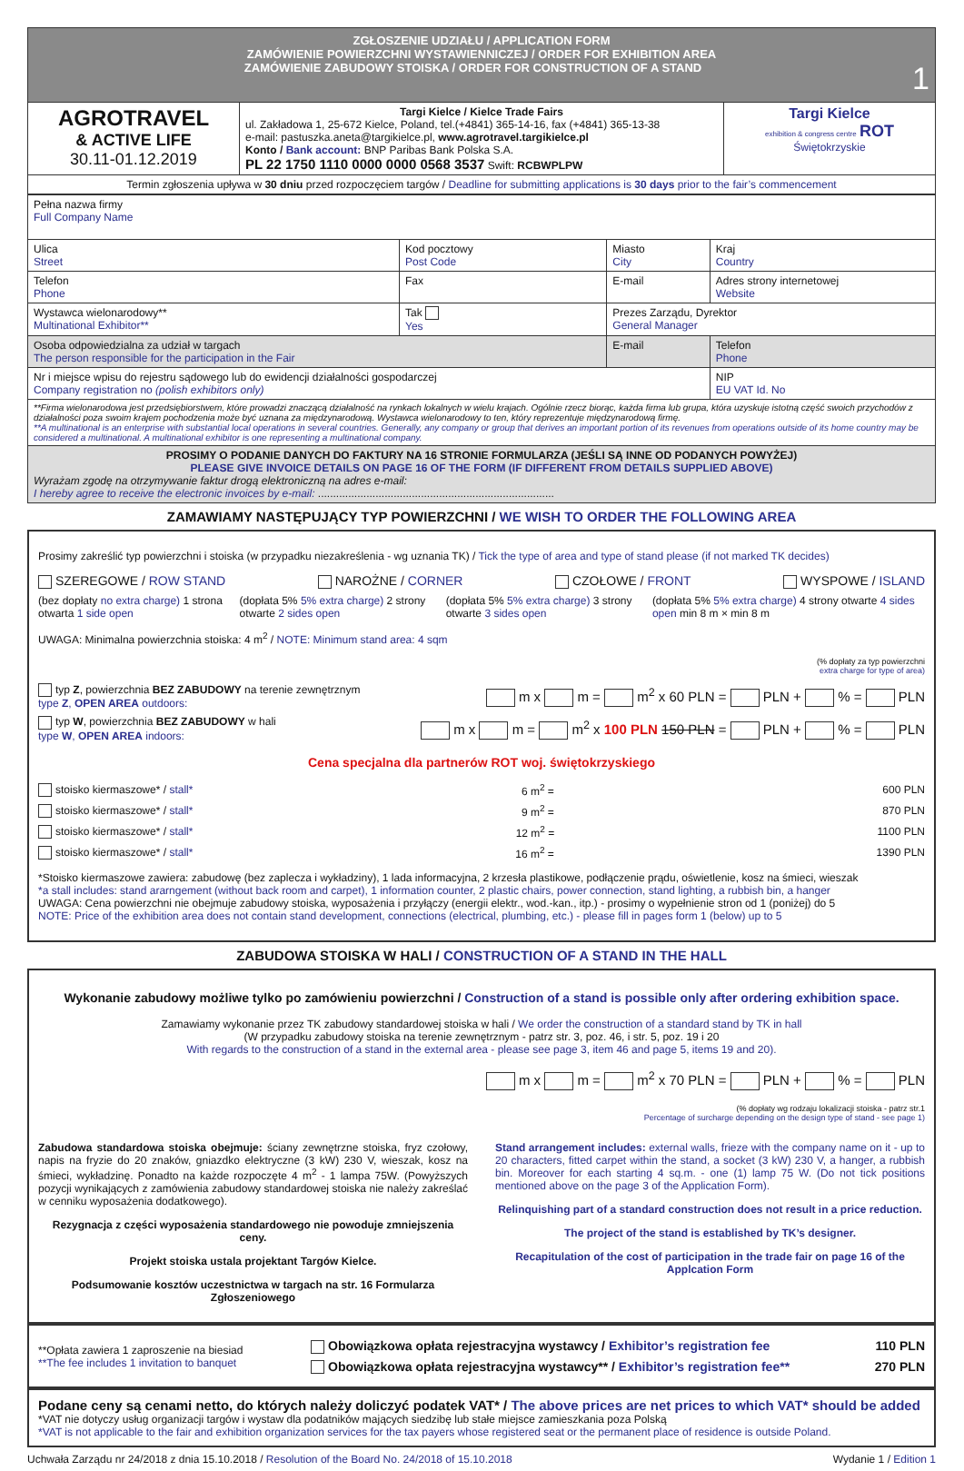| ZGŁOSZENIE UDZIAŁU / APPLICATION FORM ZAMÓWIENIE POWIERZCHNI WYSTAWIENNICZEJ / ORDER FOR EXHIBITION AREA ZAMÓWIENIE ZABUDOWY STOISKA / ORDER FOR CONSTRUCTION OF A STAND 1 | | |
| AGROTRAVEL & ACTIVE LIFE 30.11-01.12.2019 | Targi Kielce / Kielce Trade Fairs ul. Zakładowa 1, 25-672 Kielce, Poland, tel.(+4841) 365-14-16, fax (+4841) 365-13-38 e-mail: pastuszka.aneta@targikielce.pl, www.agrotravel.targikielce.pl Konto / Bank account: BNP Paribas Bank Polska S.A. PL 22 1750 1110 0000 0000 0568 3537 Swift: RCBWPLPW | Targi Kielce exhibition & congress centre ROT Świętokrzyskie |
| Termin zgłoszenia upływa w 30 dniu przed rozpoczęciem targów / Deadline for submitting applications is 30 days prior to the fair’s commencement | | |
| Pełna nazwa firmy Full Company Name | | | |
| Ulica Street | Kod pocztowy Post Code | Miasto City | Kraj Country |
| Telefon Phone | Fax | E-mail | Adres strony internetowej Website |
| Wystawca wielonarodowy** Multinational Exhibitor** | Tak Yes | Prezes Zarządu, Dyrektor General Manager | |
| Osoba odpowiedzialna za udział w targach The person responsible for the participation in the Fair | | E-mail | Telefon Phone |
| Nr i miejsce wpisu do rejestru sądowego lub do ewidencji działalności gospodarczej Company registration no (polish exhibitors only) | | | NIP EU VAT Id. No |
| **Firma wielonarodowa jest przedsiębiorstwem, które prowadzi znaczącą działalność na rynkach lokalnych w wielu krajach. Ogólnie rzecz biorąc, każda firma lub grupa, która uzyskuje istotną część swoich przychodów z działalności poza swoim krajem pochodzenia może być uznana za międzynarodową. Wystawca wielonarodowy to ten, który reprezentuje międzynarodową firmę. **A multinational is an enterprise with substantial local operations in several countries. Generally, any company or group that derives an important portion of its revenues from operations outside of its home country may be considered a multinational. A multinational exhibitor is one representing a multinational company. | | | |
| PROSIMY O PODANIE DANYCH DO FAKTURY NA 16 STRONIE FORMULARZA (JEŚLI SĄ INNE OD PODANYCH POWYŻEJ) PLEASE GIVE INVOICE DETAILS ON PAGE 16 OF THE FORM (IF DIFFERENT FROM DETAILS SUPPLIED ABOVE) Wyrażam zgodę na otrzymywanie faktur drogą elektroniczną na adres e-mail: I hereby agree to receive the electronic invoices by e-mail: .............................................................................. | | | |
ZAMAWIAMY NASTĘPUJĄCY TYP POWIERZCHNI / WE WISH TO ORDER THE FOLLOWING AREA
Prosimy zakreślić typ powierzchni i stoiska (w przypadku niezakreślenia - wg uznania TK) / Tick the type of area and type of stand please (if not marked TK decides)
SZEREGOWE / ROW STAND NAROŻNE / CORNER CZOŁOWE / FRONT WYSPOWE / ISLAND
(bez dopłaty no extra charge) 1 strona otwarta 1 side open (dopłata 5% 5% extra charge) 2 strony otwarte 2 sides open (dopłata 5% 5% extra charge) 3 strony otwarte 3 sides open (dopłata 5% 5% extra charge) 4 strony otwarte 4 sides open min 8 m × min 8 m
UWAGA: Minimalna powierzchnia stoiska: 4 m<sup>2</sup> / NOTE: Minimum stand area: 4 sqm
(% dopłaty za typ powierzchni
extra charge for type of area)
typ Z, powierzchnia BEZ ZABUDOWY na terenie zewnętrznym
type Z, OPEN AREA outdoors: m x m = m<sup>2</sup> x 60 PLN = PLN + % = PLN
typ W, powierzchnia BEZ ZABUDOWY w hali
type W, OPEN AREA indoors: m x m = m<sup>2</sup> x 100 PLN 150 PLN = PLN + % = PLN
Cena specjalna dla partnerów ROT woj. świętokrzyskiego
stoisko kiermaszowe* / stall* 6 m<sup>2</sup> = 600 PLN
stoisko kiermaszowe* / stall* 9 m<sup>2</sup> = 870 PLN
stoisko kiermaszowe* / stall* 12 m<sup>2</sup> = 1100 PLN
stoisko kiermaszowe* / stall* 16 m<sup>2</sup> = 1390 PLN
*Stoisko kiermaszowe zawiera: zabudowę (bez zaplecza i wykładziny), 1 lada informacyjna, 2 krzesła plastikowe, podłączenie prądu, oświetlenie, kosz na śmieci, wieszak
*a stall includes: stand ararngement (without back room and carpet), 1 information counter, 2 plastic chairs, power connection, stand lighting, a rubbish bin, a hanger
UWAGA: Cena powierzchni nie obejmuje zabudowy stoiska, wyposażenia i przyłączy (energii elektr., wod.-kan., itp.) - prosimy o wypełnienie stron od 1 (poniżej) do 5
NOTE: Price of the exhibition area does not contain stand development, connections (electrical, plumbing, etc.) - please fill in pages form 1 (below) up to 5
ZABUDOWA STOISKA W HALI / CONSTRUCTION OF A STAND IN THE HALL
Wykonanie zabudowy możliwe tylko po zamówieniu powierzchni / Construction of a stand is possible only after ordering exhibition space.
Zamawiamy wykonanie przez TK zabudowy standardowej stoiska w hali / We order the construction of a standard stand by TK in hall
(W przypadku zabudowy stoiska na terenie zewnętrznym - patrz str. 3, poz. 46, i str. 5, poz. 19 i 20
With regards to the construction of a stand in the external area - please see page 3, item 46 and page 5, items 19 and 20).
m x m = m<sup>2</sup> x 70 PLN = PLN + % = PLN
(% dopłaty wg rodzaju lokalizacji stoiska - patrz str.1
Percentage of surcharge depending on the design type of stand - see page 1)
Zabudowa standardowa stoiska obejmuje: ściany zewnętrzne stoiska, fryz czołowy, napis na fryzie do 20 znaków, gniazdko elektryczne (3 kW) 230 V, wieszak, kosz na śmieci, wykładzinę. Ponadto na każde rozpoczęte 4 m<sup>2</sup> - 1 lampa 75W. (Powyższych pozycji wynikających z zamówienia zabudowy standardowej stoiska nie należy zakreślać w cenniku wyposażenia dodatkowego).
Rezygnacja z części wyposażenia standardowego nie powoduje zmniejszenia ceny.
Projekt stoiska ustala projektant Targów Kielce.
Podsumowanie kosztów uczestnictwa w targach na str. 16 Formularza Zgłoszeniowego
Stand arrangement includes: external walls, frieze with the company name on it - up to 20 characters, fitted carpet within the stand, a socket (3 kW) 230 V, a hanger, a rubbish bin. Moreover for each starting 4 sq.m. - one (1) lamp 75 W. (Do not tick positions mentioned above on the page 3 of the Application Form).
Relinquishing part of a standard construction does not result in a price reduction.
The project of the stand is established by TK’s designer.
Recapitulation of the cost of participation in the trade fair on page 16 of the Applcation Form
**Opłata zawiera 1 zaproszenie na biesiad
**The fee includes 1 invitation to banquet
Obowiązkowa opłata rejestracyjna wystawcy / Exhibitor’s registration fee 110 PLN
Obowiązkowa opłata rejestracyjna wystawcy** / Exhibitor’s registration fee** 270 PLN
Podane ceny są cenami netto, do których należy doliczyć podatek VAT* / The above prices are net prices to which VAT* should be added
*VAT nie dotyczy usług organizacji targów i wystaw dla podatników mających siedzibę lub stałe miejsce zamieszkania poza Polską
*VAT is not applicable to the fair and exhibition organization services for the tax payers whose registered seat or the permanent place of residence is outside Poland.
Uchwała Zarządu nr 24/2018 z dnia 15.10.2018 / Resolution of the Board No. 24/2018 of 15.10.2018 Wydanie 1 / Edition 1